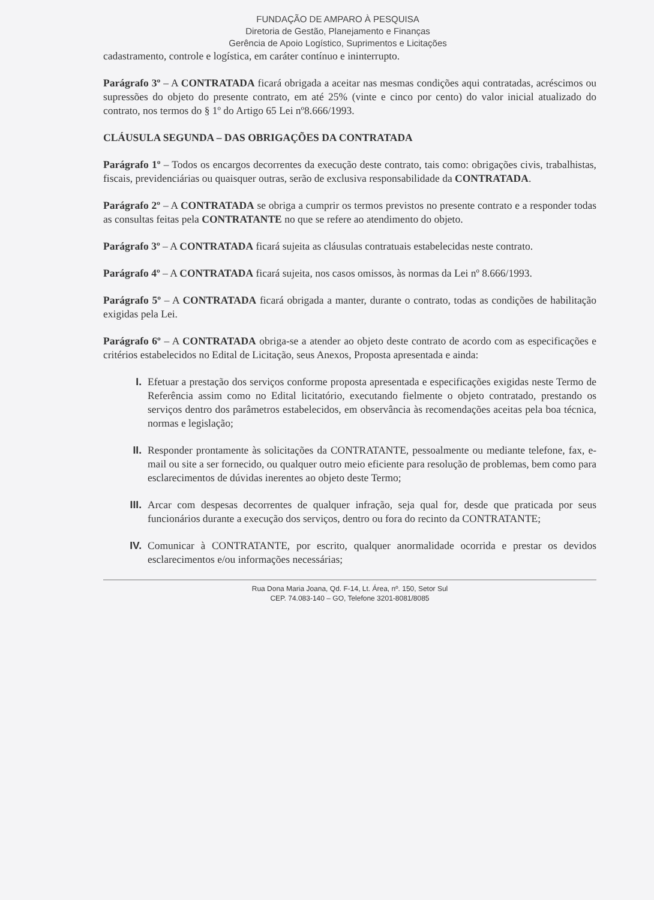FUNDAÇÃO DE AMPARO À PESQUISA
Diretoria de Gestão, Planejamento e Finanças
Gerência de Apoio Logístico, Suprimentos e Licitações
cadastramento, controle e logística, em caráter contínuo e ininterrupto.
Parágrafo 3º – A CONTRATADA ficará obrigada a aceitar nas mesmas condições aqui contratadas, acréscimos ou supressões do objeto do presente contrato, em até 25% (vinte e cinco por cento) do valor inicial atualizado do contrato, nos termos do § 1º do Artigo 65 Lei nº8.666/1993.
CLÁUSULA SEGUNDA – DAS OBRIGAÇÕES DA CONTRATADA
Parágrafo 1º – Todos os encargos decorrentes da execução deste contrato, tais como: obrigações civis, trabalhistas, fiscais, previdenciárias ou quaisquer outras, serão de exclusiva responsabilidade da CONTRATADA.
Parágrafo 2º – A CONTRATADA se obriga a cumprir os termos previstos no presente contrato e a responder todas as consultas feitas pela CONTRATANTE no que se refere ao atendimento do objeto.
Parágrafo 3º – A CONTRATADA ficará sujeita as cláusulas contratuais estabelecidas neste contrato.
Parágrafo 4º – A CONTRATADA ficará sujeita, nos casos omissos, às normas da Lei nº 8.666/1993.
Parágrafo 5º – A CONTRATADA ficará obrigada a manter, durante o contrato, todas as condições de habilitação exigidas pela Lei.
Parágrafo 6º – A CONTRATADA obriga-se a atender ao objeto deste contrato de acordo com as especificações e critérios estabelecidos no Edital de Licitação, seus Anexos, Proposta apresentada e ainda:
I. Efetuar a prestação dos serviços conforme proposta apresentada e especificações exigidas neste Termo de Referência assim como no Edital licitatório, executando fielmente o objeto contratado, prestando os serviços dentro dos parâmetros estabelecidos, em observância às recomendações aceitas pela boa técnica, normas e legislação;
II. Responder prontamente às solicitações da CONTRATANTE, pessoalmente ou mediante telefone, fax, e-mail ou site a ser fornecido, ou qualquer outro meio eficiente para resolução de problemas, bem como para esclarecimentos de dúvidas inerentes ao objeto deste Termo;
III. Arcar com despesas decorrentes de qualquer infração, seja qual for, desde que praticada por seus funcionários durante a execução dos serviços, dentro ou fora do recinto da CONTRATANTE;
IV. Comunicar à CONTRATANTE, por escrito, qualquer anormalidade ocorrida e prestar os devidos esclarecimentos e/ou informações necessárias;
Rua Dona Maria Joana, Qd. F-14, Lt. Área, nº. 150, Setor Sul
CEP. 74.083-140 – GO, Telefone 3201-8081/8085